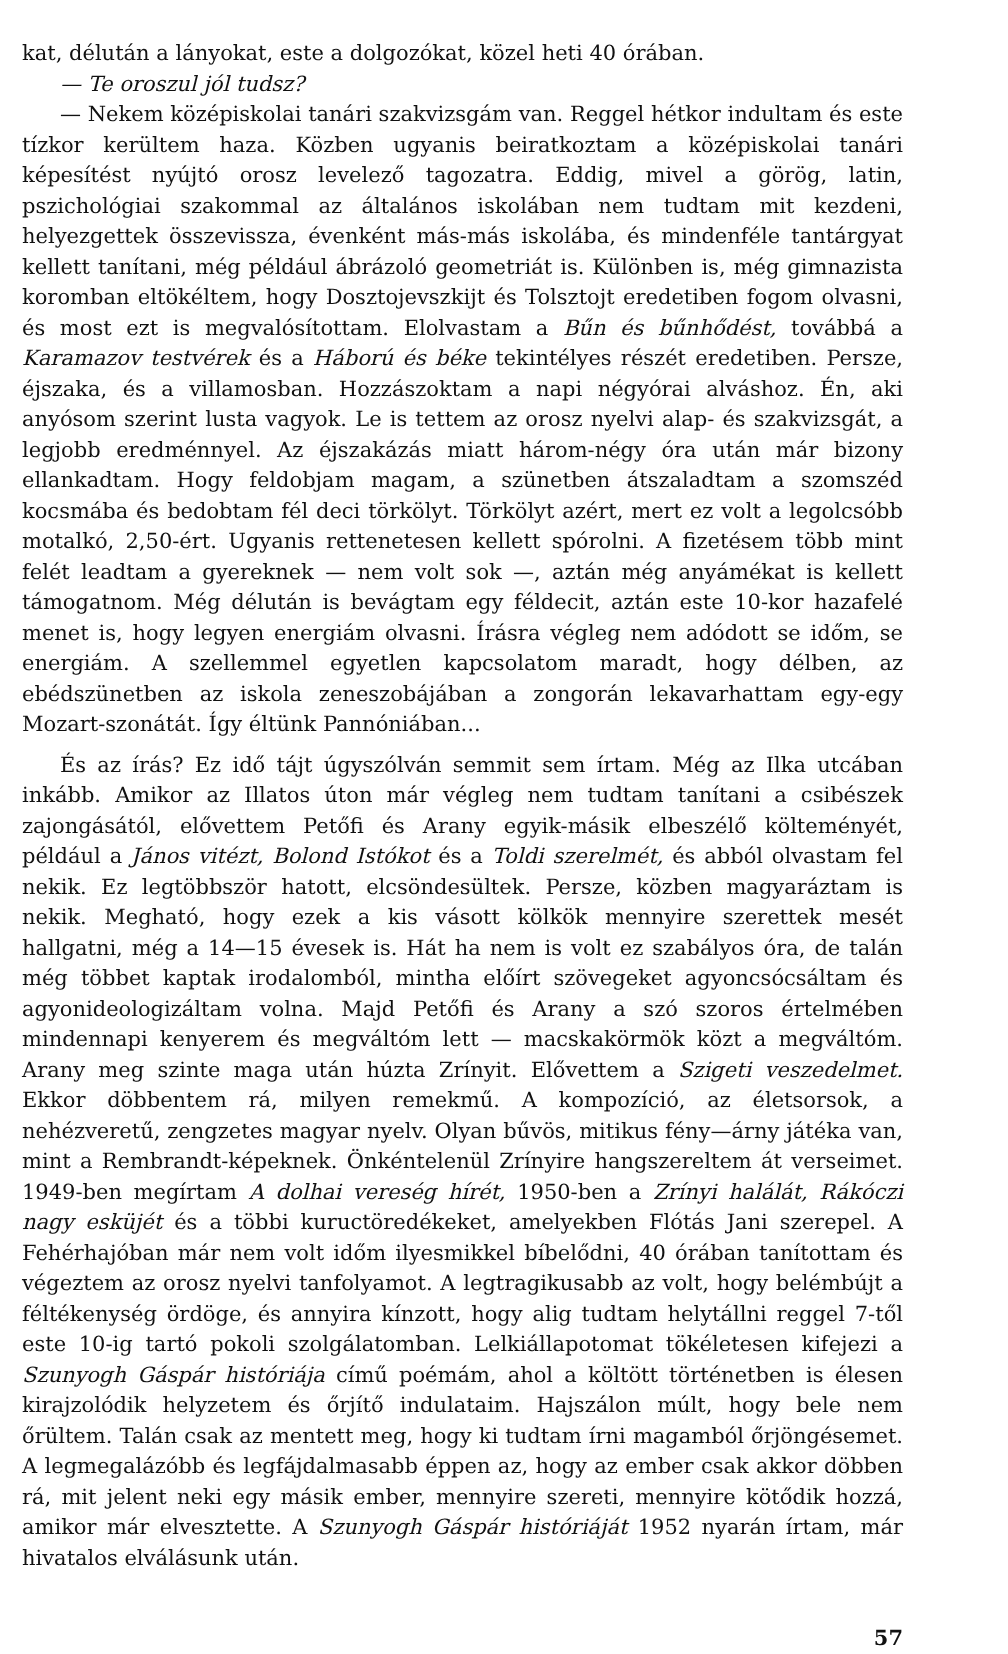kat, délután a lányokat, este a dolgozókat, közel heti 40 órában.
— Te oroszul jól tudsz?
— Nekem középiskolai tanári szakvizsgám van. Reggel hétkor indultam és este tízkor kerültem haza. Közben ugyanis beiratkoztam a középiskolai tanári képesítést nyújtó orosz levelező tagozatra. Eddig, mivel a görög, latin, pszichológiai szakommal az általános iskolában nem tudtam mit kezdeni, helyezgettek összevissza, évenként más-más iskolába, és mindenféle tantárgyat kellett tanítani, még például ábrázoló geometriát is. Különben is, még gimnazista koromban eltökéltem, hogy Dosztojevszkijt és Tolsztojt eredetiben fogom olvasni, és most ezt is megvalósítottam. Elolvastam a Bűn és bűnhődést, továbbá a Karamazov testvérek és a Háború és béke tekintélyes részét eredetiben. Persze, éjszaka, és a villamosban. Hozzászoktam a napi négyórai alváshoz. Én, aki anyósom szerint lusta vagyok. Le is tettem az orosz nyelvi alap- és szakvizsgát, a legjobb eredménnyel. Az éjszakázás miatt három-négy óra után már bizony ellankadtam. Hogy feldobjam magam, a szünetben átszaladtam a szomszéd kocsmába és bedobtam fél deci törkölyt. Törkölyt azért, mert ez volt a legolcsóbb motalkó, 2,50-ért. Ugyanis rettenetesen kellett spórolni. A fizetésem több mint felét leadtam a gyereknek — nem volt sok —, aztán még anyámékat is kellett támogatnom. Még délután is bevágtam egy féldecit, aztán este 10-kor hazafelé menet is, hogy legyen energiám olvasni. Írásra végleg nem adódott se időm, se energiám. A szellemmel egyetlen kapcsolatom maradt, hogy délben, az ebédszünetben az iskola zeneszobájában a zongorán lekavarhattam egy-egy Mozart-szonátát. Így éltünk Pannóniában...
És az írás? Ez idő tájt úgyszólván semmit sem írtam. Még az Ilka utcában inkább. Amikor az Illatos úton már végleg nem tudtam tanítani a csibészek zajongásától, elővettem Petőfi és Arany egyik-másik elbeszélő költeményét, például a János vitézt, Bolond Istókot és a Toldi szerelmét, és abból olvastam fel nekik. Ez legtöbbször hatott, elcsöndesültek. Persze, közben magyaráztam is nekik. Megható, hogy ezek a kis vásott kölkök mennyire szerettek mesét hallgatni, még a 14—15 évesek is. Hát ha nem is volt ez szabályos óra, de talán még többet kaptak irodalomból, mintha előírt szövegeket agyoncsócsáltam és agyonideologizáltam volna. Majd Petőfi és Arany a szó szoros értelmében mindennapi kenyerem és megváltóm lett — macskakörmök közt a megváltóm. Arany meg szinte maga után húzta Zrínyit. Elővettem a Szigeti veszedelmet. Ekkor döbbentem rá, milyen remekmű. A kompozíció, az életsorsok, a nehézveretű, zengzetes magyar nyelv. Olyan bűvös, mitikus fény—árny játéka van, mint a Rembrandt-képeknek. Önkéntelenül Zrínyire hangszereltem át verseimet. 1949-ben megírtam A dolhai vereség hírét, 1950-ben a Zrínyi halálát, Rákóczi nagy esküjét és a többi kuructöredékeket, amelyekben Flótás Jani szerepel. A Fehérhajóban már nem volt időm ilyesmikkel bíbelődni, 40 órában tanítottam és végeztem az orosz nyelvi tanfolyamot. A legtragikusabb az volt, hogy belémbújt a féltékenység ördöge, és annyira kínzott, hogy alig tudtam helytállni reggel 7-től este 10-ig tartó pokoli szolgálatomban. Lelkiállapotomat tökéletesen kifejezi a Szunyogh Gáspár históriája című poémám, ahol a költött történetben is élesen kirajzolódik helyzetem és őrjítő indulataim. Hajszálon múlt, hogy bele nem őrültem. Talán csak az mentett meg, hogy ki tudtam írni magamból őrjöngésemet. A legmegalázóbb és legfájdalmasabb éppen az, hogy az ember csak akkor döbben rá, mit jelent neki egy másik ember, mennyire szereti, mennyire kötődik hozzá, amikor már elvesztette. A Szunyogh Gáspár históriáját 1952 nyarán írtam, már hivatalos elválásunk után.
57